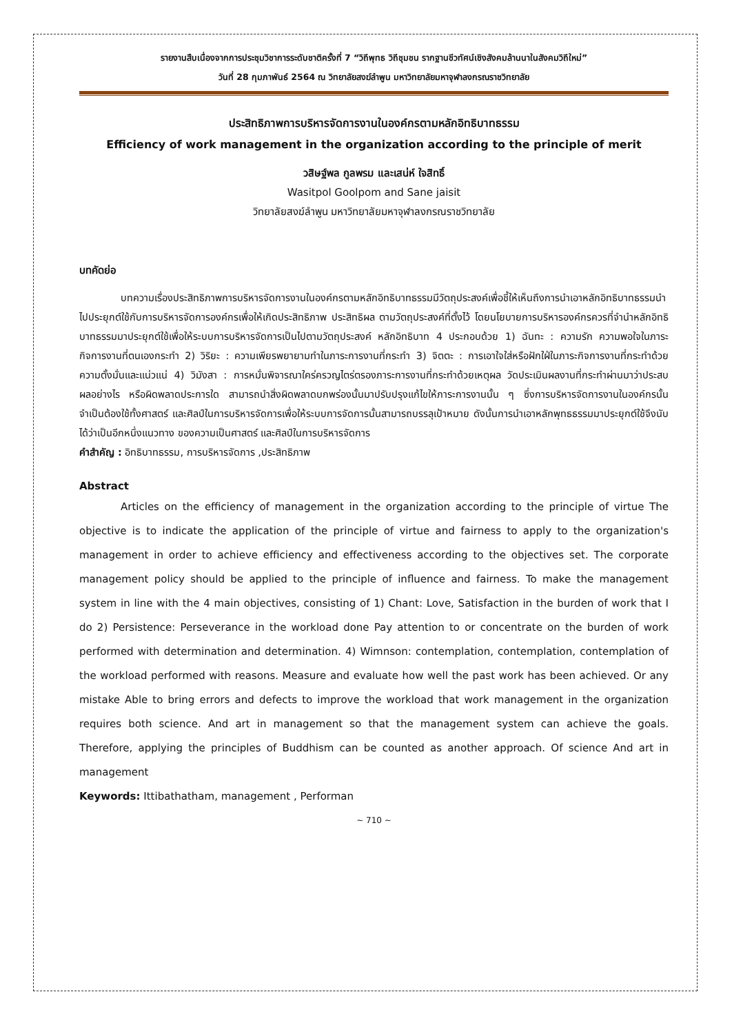รายงานสืบเนื่องจากการประชุมวิชาการระดับชาติครั้งที่ 7 “วิถีพุทธ วิถีชุมชน รากฐานชีวทัศน์เชิงสังคมล้านนาในสังคมวิถีใหม่”
วันที่ 28 กุมภาพันธ์ 2564 ณ วิทยาลัยสงฆ์ลำพูน มหาวิทยาลัยมหาจุฬาลงกรณราชวิทยาลัย
ประสิทธิภาพการบริหารจัดการงานในองค์กรตามหลักอิทธิบาทธรรม
Efficiency of work management in the organization according to the principle of merit
วสิษฐ์พล กูลพรม และเสน่ห์ ใจสิทธิ์
Wasitpol Goolpom and Sane jaisit
วิทยาลัยสงฆ์ลำพูน มหาวิทยาลัยมหาจุฬาลงกรณราชวิทยาลัย
บทคัดย่อ
บทความเรื่องประสิทธิภาพการบริหารจัดการงานในองค์กรตามหลักอิทธิบาทธรรมมีวัตถุประสงค์เพื่อชี้ให้เห็นถึงการนำเอาหลักอิทธิบาทธรรมนำไปประยุกต์ใช้กับการบริหารจัดการองค์กรเพื่อให้เกิดประสิทธิภาพ ประสิทธิผล ตามวัตถุประสงค์ที่ตั้งไว้ โดยนโยบายการบริหารองค์กรควรที่จำนำหลักอิทธิบาทธรรมมาประยุกต์ใช้เพื่อให้ระบบการบริหารจัดการเป็นไปตามวัตถุประสงค์ หลักอิทธิบาท 4 ประกอบด้วย 1) ฉันทะ : ความรัก ความพอใจในภาระกิจการงานที่ตนเองกระทำ 2) วิริยะ : ความเพียรพยายามทำในภาระการงานที่กระทำ 3) จิตตะ : การเอาใจใส่หรือฝักใฝ่ในภาระกิจการงานที่กระทำด้วยความตั้งมั่นและแน่วแน่ 4) วิมังสา : การหมั่นพิจารณาใคร่ครวญไตร่ตรองภาระการงานที่กระทำด้วยเหตุผล วัดประเมินผลงานที่กระทำผ่านมาว่าประสบผลอย่างไร หรือผิดพลาดประการใด สามารถนำสิ่งผิดพลาดบกพร่องนั้นมาปรับปรุงแก้ไขให้ภาระการงานนั้น ๆ ซึ่งการบริหารจัดการงานในองค์กรนั้นจำเป็นต้องใช้ทั้งศาสตร์ และศิลป์ในการบริหารจัดการเพื่อให้ระบบการจัดการนั้นสามารถบรรลุเป้าหมาย ดังนั้นการนำเอาหลักพุทธธรรมมาประยุกต์ใช้จึงนับได้ว่าเป็นอีกหนึ่งแนวทาง ของความเป็นศาสตร์ และศิลป์ในการบริหารจัดการ
คำสำคัญ : อิทธิบาทธรรม, การบริหารจัดการ ,ประสิทธิภาพ
Abstract
Articles on the efficiency of management in the organization according to the principle of virtue The objective is to indicate the application of the principle of virtue and fairness to apply to the organization's management in order to achieve efficiency and effectiveness according to the objectives set. The corporate management policy should be applied to the principle of influence and fairness. To make the management system in line with the 4 main objectives, consisting of 1) Chant: Love, Satisfaction in the burden of work that I do 2) Persistence: Perseverance in the workload done Pay attention to or concentrate on the burden of work performed with determination and determination. 4) Wimnson: contemplation, contemplation, contemplation of the workload performed with reasons. Measure and evaluate how well the past work has been achieved. Or any mistake Able to bring errors and defects to improve the workload that work management in the organization requires both science. And art in management so that the management system can achieve the goals. Therefore, applying the principles of Buddhism can be counted as another approach. Of science And art in management
Keywords: Ittibathatham, management , Performan
~ 710 ~